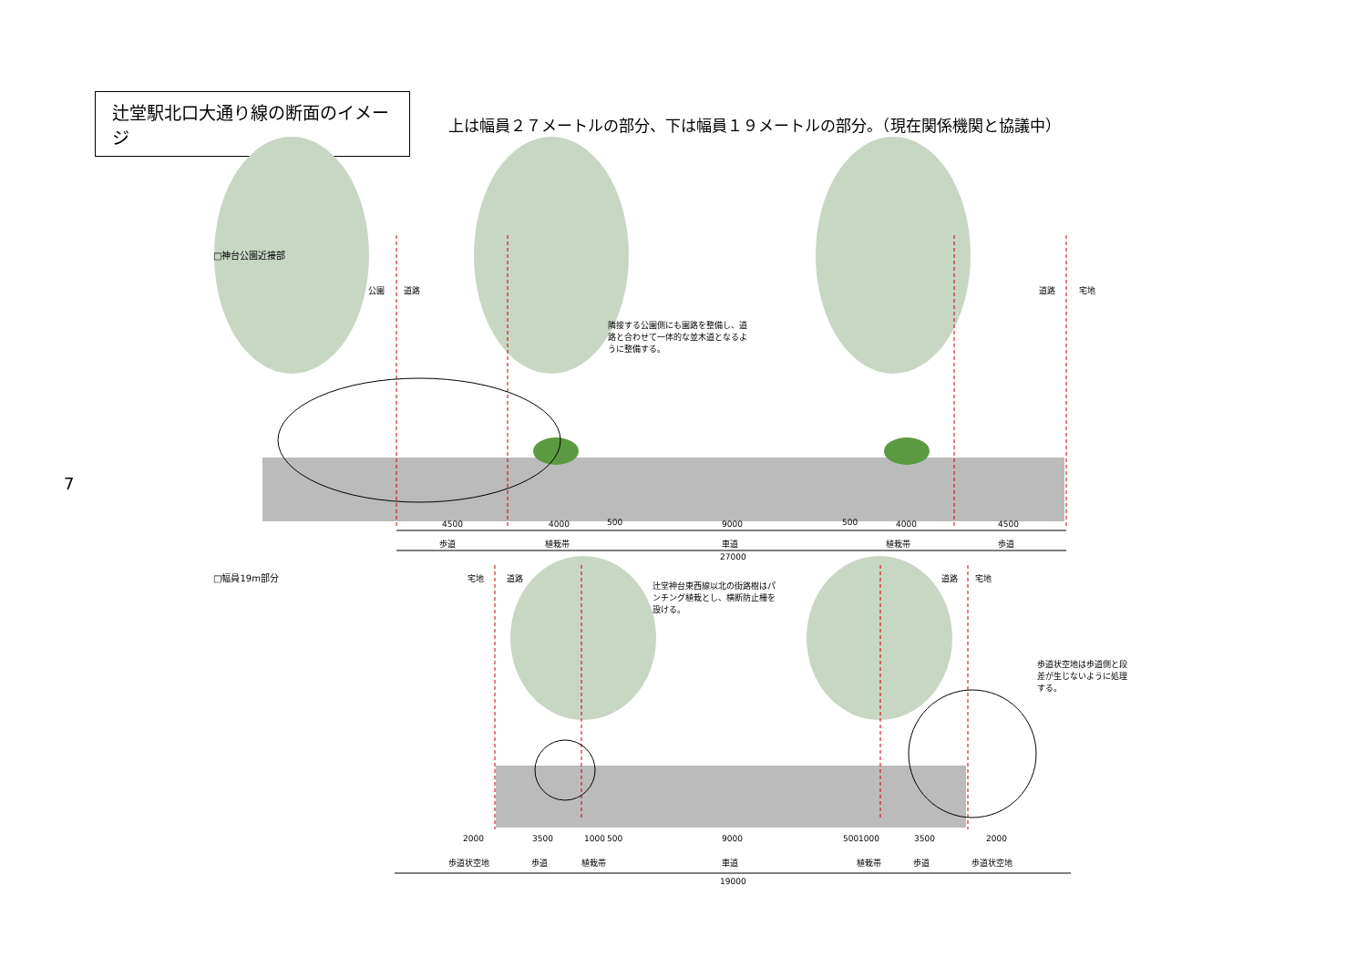辻堂駅北口大通り線の断面のイメージ
上は幅員２７メートルの部分、下は幅員１９メートルの部分。（現在関係機関と協議中）
7
□神台公園近接部
公園 道路 道路 宅地
隣接する公園側にも園路を整備し、道路と合わせて一体的な並木道となるように整備する。
4500 4000 500 9000 500 4000 4500
歩道 植栽帯 車道 植栽帯 歩道
27000
□幅員19m部分 宅地 道路 道路 宅地
辻堂神台東西線以北の街路樹はパンチング植栽とし、横断防止柵を設ける。
歩道状空地は歩道側と段差が生じないように処理する。
2000 3500 1000 500 9000 500 1000 3500 2000
歩道状空地 歩道 植栽帯 車道 植栽帯 歩道 歩道状空地
19000